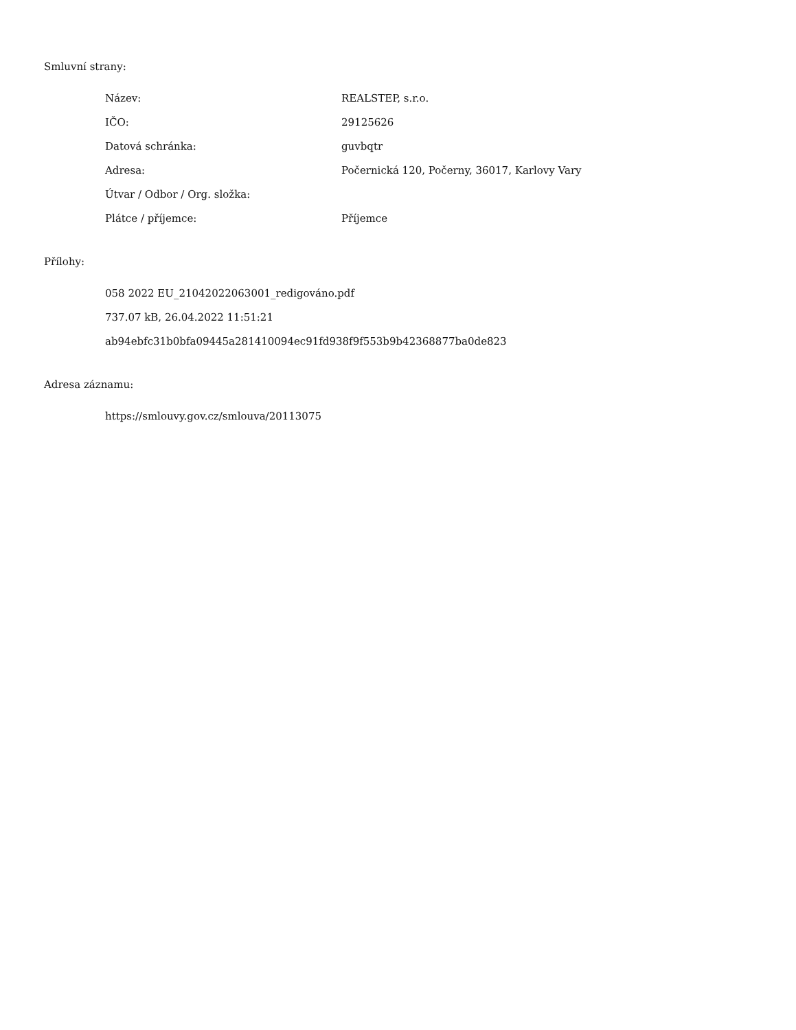Smluvní strany:
| Název: | REALSTEP, s.r.o. |
| IČO: | 29125626 |
| Datová schránka: | guvbqtr |
| Adresa: | Počernická 120, Počerny, 36017, Karlovy Vary |
| Útvar / Odbor / Org. složka: | |
| Plátce / příjemce: | Příjemce |
Přílohy:
058 2022 EU_21042022063001_redigováno.pdf
737.07 kB, 26.04.2022 11:51:21
ab94ebfc31b0bfa09445a281410094ec91fd938f9f553b9b42368877ba0de823
Adresa záznamu:
https://smlouvy.gov.cz/smlouva/20113075